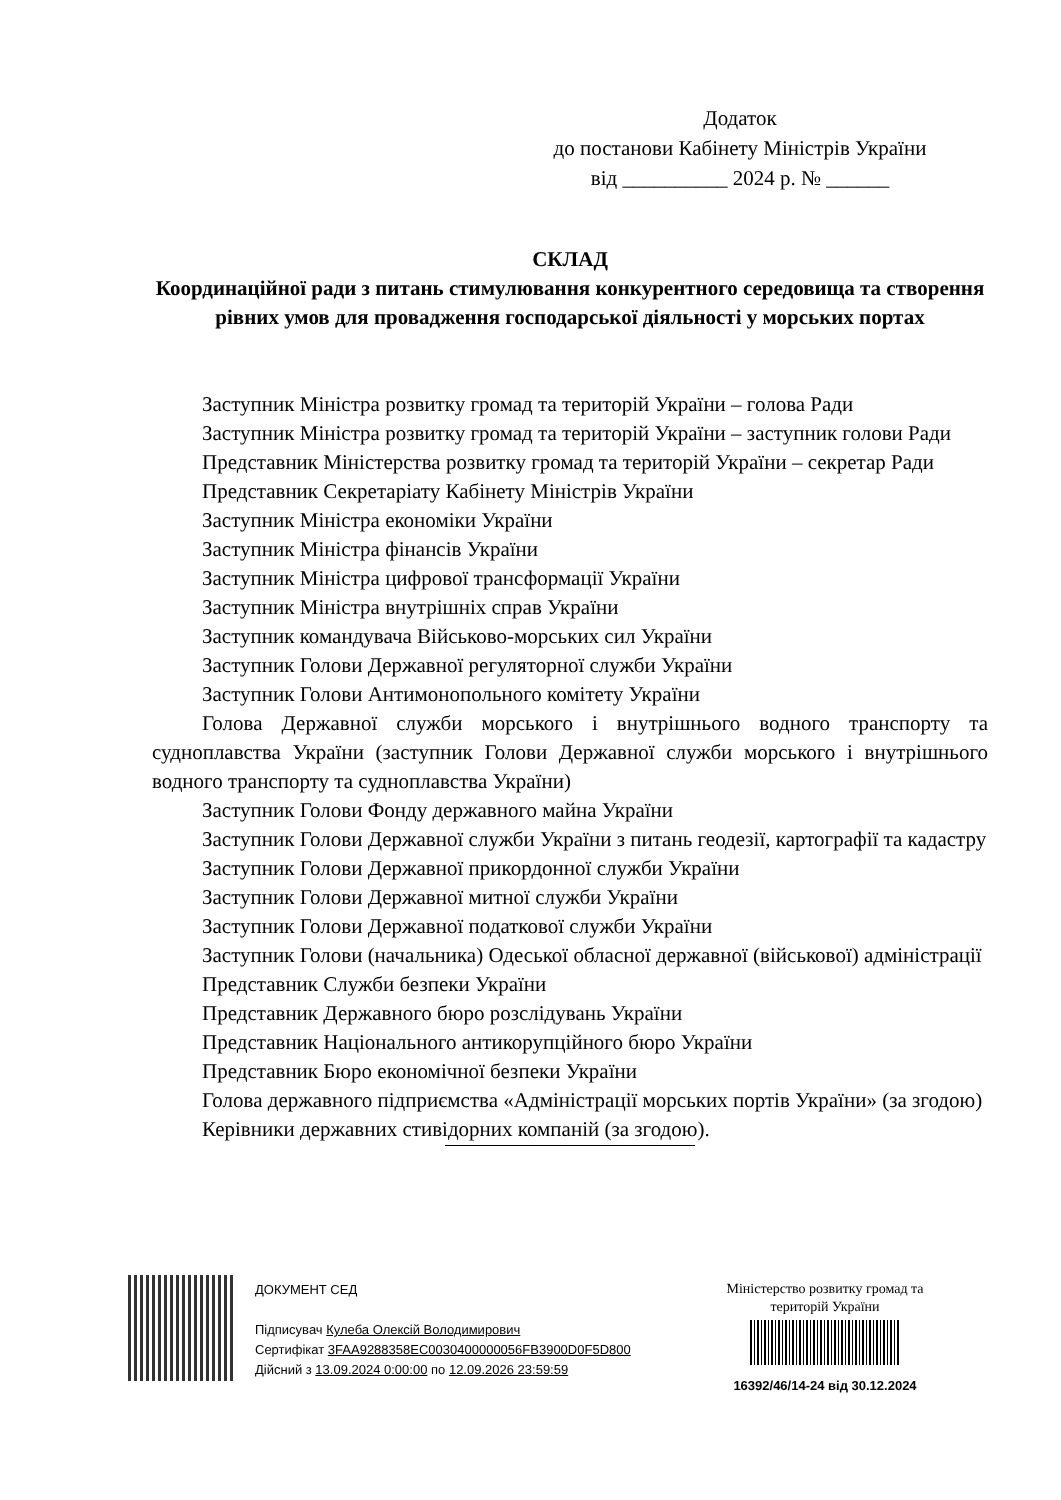Додаток
до постанови Кабінету Міністрів України
від __________ 2024 р. № ______
СКЛАД
Координаційної ради з питань стимулювання конкурентного середовища та створення рівних умов для провадження господарської діяльності у морських портах
Заступник Міністра розвитку громад та територій України – голова Ради
Заступник Міністра розвитку громад та територій України – заступник голови Ради
Представник Міністерства розвитку громад та територій України – секретар Ради
Представник Секретаріату Кабінету Міністрів України
Заступник Міністра економіки України
Заступник Міністра фінансів України
Заступник Міністра цифрової трансформації України
Заступник Міністра внутрішніх справ України
Заступник командувача Військово-морських сил України
Заступник Голови Державної регуляторної служби України
Заступник Голови Антимонопольного комітету України
Голова Державної служби морського і внутрішнього водного транспорту та судноплавства України (заступник Голови Державної служби морського і внутрішнього водного транспорту та судноплавства України)
Заступник Голови Фонду державного майна України
Заступник Голови Державної служби України з питань геодезії, картографії та кадастру
Заступник Голови Державної прикордонної служби України
Заступник Голови Державної митної служби України
Заступник Голови Державної податкової служби України
Заступник Голови (начальника) Одеської обласної державної (військової) адміністрації
Представник Служби безпеки України
Представник Державного бюро розслідувань України
Представник Національного антикорупційного бюро України
Представник Бюро економічної безпеки України
Голова державного підприємства «Адміністрації морських портів України» (за згодою)
Керівники державних стивідорних компаній (за згодою).
ДОКУМЕНТ СЕД
Підписувач Кулеба Олексій Володимирович
Сертифікат 3FAA9288358EC0030400000056FB3900D0F5D800
Дійсний з 13.09.2024 0:00:00 по 12.09.2026 23:59:59
Міністерство розвитку громад та територій України
16392/46/14-24 від 30.12.2024